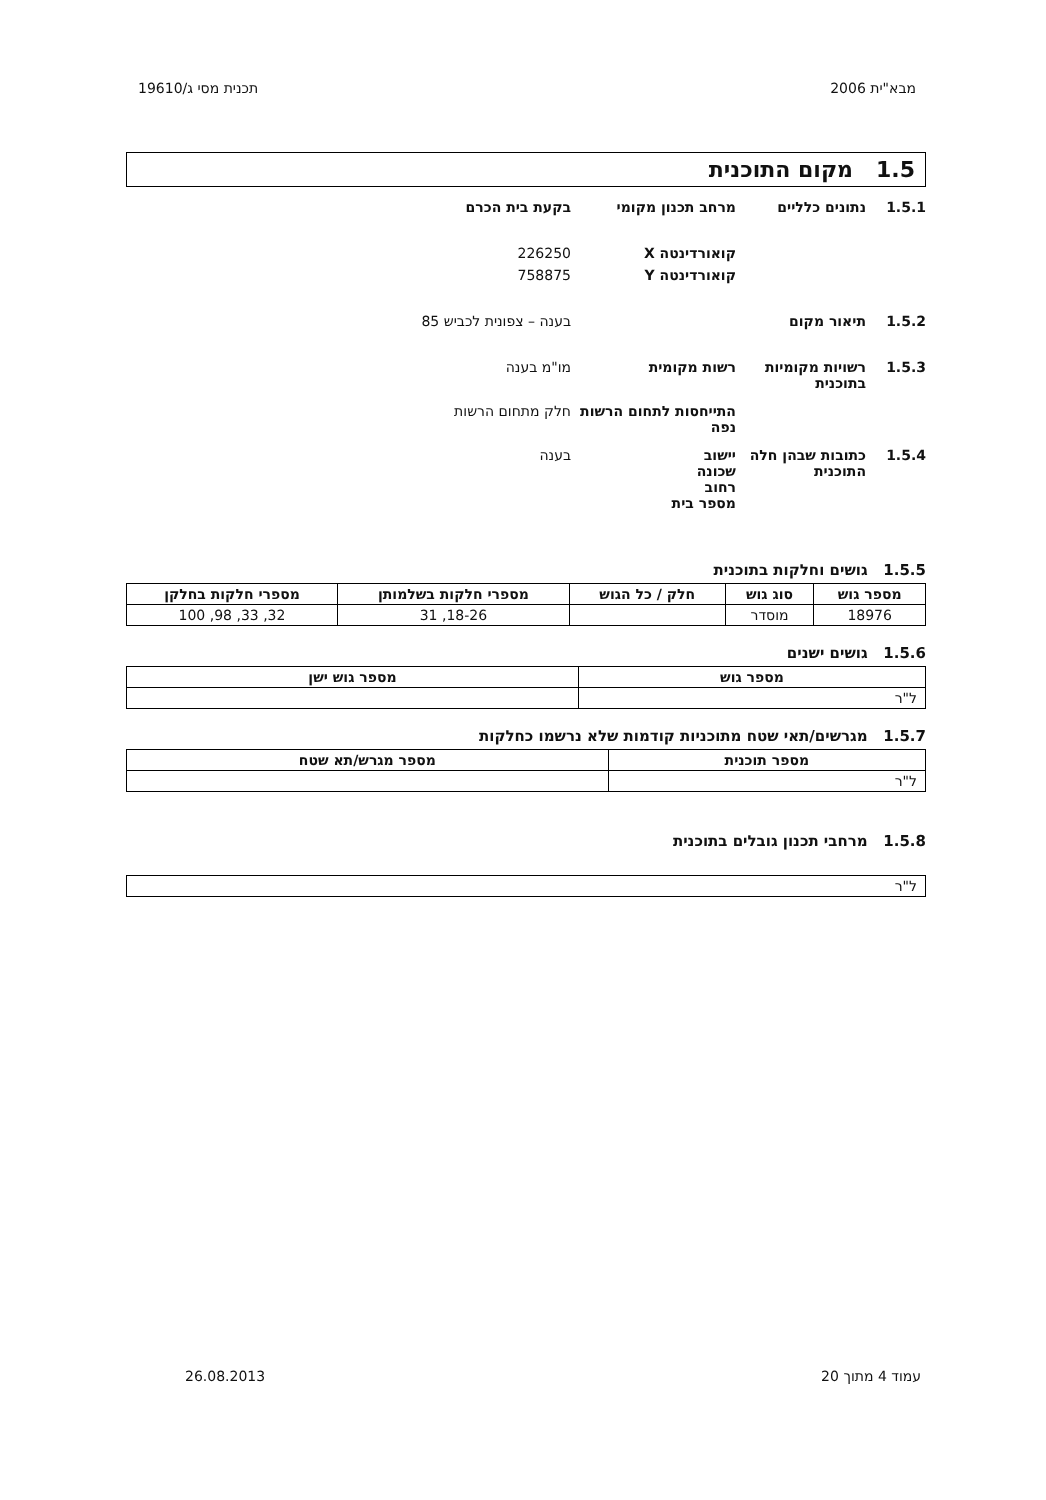מבא"ית 2006 תכנית מסי ג/19610
1.5 מקום התוכנית
1.5.1 נתונים כלליים מרחב תכנון מקומי בקעת בית הכרם
קואורדינטה X 226250
קואורדינטה Y 758875
1.5.2 תיאור מקום בענה – צפונית לכביש 85
1.5.3 רשויות מקומיות בתוכנית
רשות מקומית מו"מ בענה
התייחסות לתחום הרשות
נפה
חלק מתחום הרשות
1.5.4 כתובות שבהן חלה התוכנית
יישוב
שכונה
רחוב
מספר בית
בענה
1.5.5 גושים וחלקות בתוכנית
| מספר גוש | סוג גוש | חלק / כל הגוש | מספרי חלקות בשלמותן | מספרי חלקות בחלקן |
| --- | --- | --- | --- | --- |
| 18976 | מוסדר | | 18-26, 31 | 32, 33, 98, 100 |
1.5.6 גושים ישנים
| מספר גוש | מספר גוש ישן |
| --- | --- |
| ל"ר | |
1.5.7 מגרשים/תאי שטח מתוכניות קודמות שלא נרשמו כחלקות
| מספר תוכנית | מספר מגרש/תא שטח |
| --- | --- |
| ל"ר | |
1.5.8 מרחבי תכנון גובלים בתוכנית
| ל"ר |
עמוד 4 מתוך 20 26.08.2013